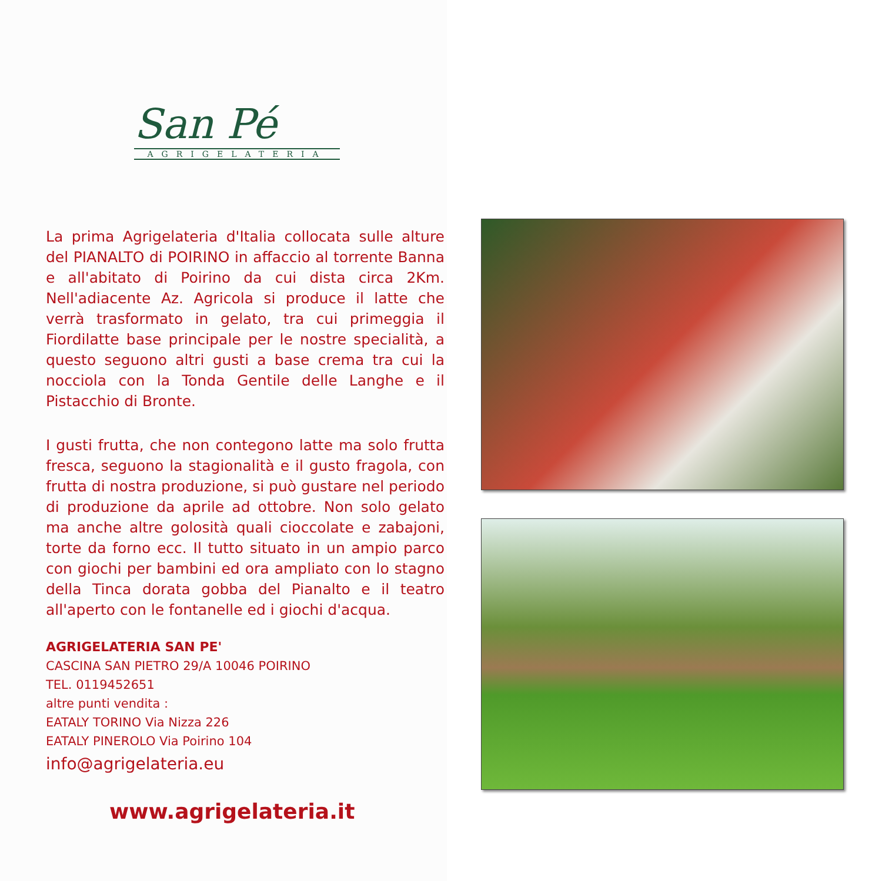San Pé
AGRIGELATERIA
La prima Agrigelateria d'Italia collocata sulle alture del PIANALTO di POIRINO in affaccio al torrente Banna e all'abitato di Poirino da cui dista circa 2Km. Nell'adiacente Az. Agricola si produce il latte che verrà trasformato in gelato, tra cui primeggia il Fiordilatte base principale per le nostre specialità, a questo seguono altri gusti a base crema tra cui la nocciola con la Tonda Gentile delle Langhe e il Pistacchio di Bronte.
I gusti frutta, che non contegono latte ma solo frutta fresca, seguono la stagionalità e il gusto fragola, con frutta di nostra produzione, si può gustare nel periodo di produzione da aprile ad ottobre. Non solo gelato ma anche altre golosità quali cioccolate e zabajoni, torte da forno ecc. Il tutto situato in un ampio parco con giochi per bambini ed ora ampliato con lo stagno della Tinca dorata gobba del Pianalto e il teatro all'aperto con le fontanelle ed i giochi d'acqua.
AGRIGELATERIA SAN PE'
CASCINA SAN PIETRO 29/A 10046 POIRINO
TEL. 0119452651
altre punti vendita :
EATALY TORINO Via Nizza 226
EATALY PINEROLO Via Poirino 104
info@agrigelateria.eu
www.agrigelateria.it